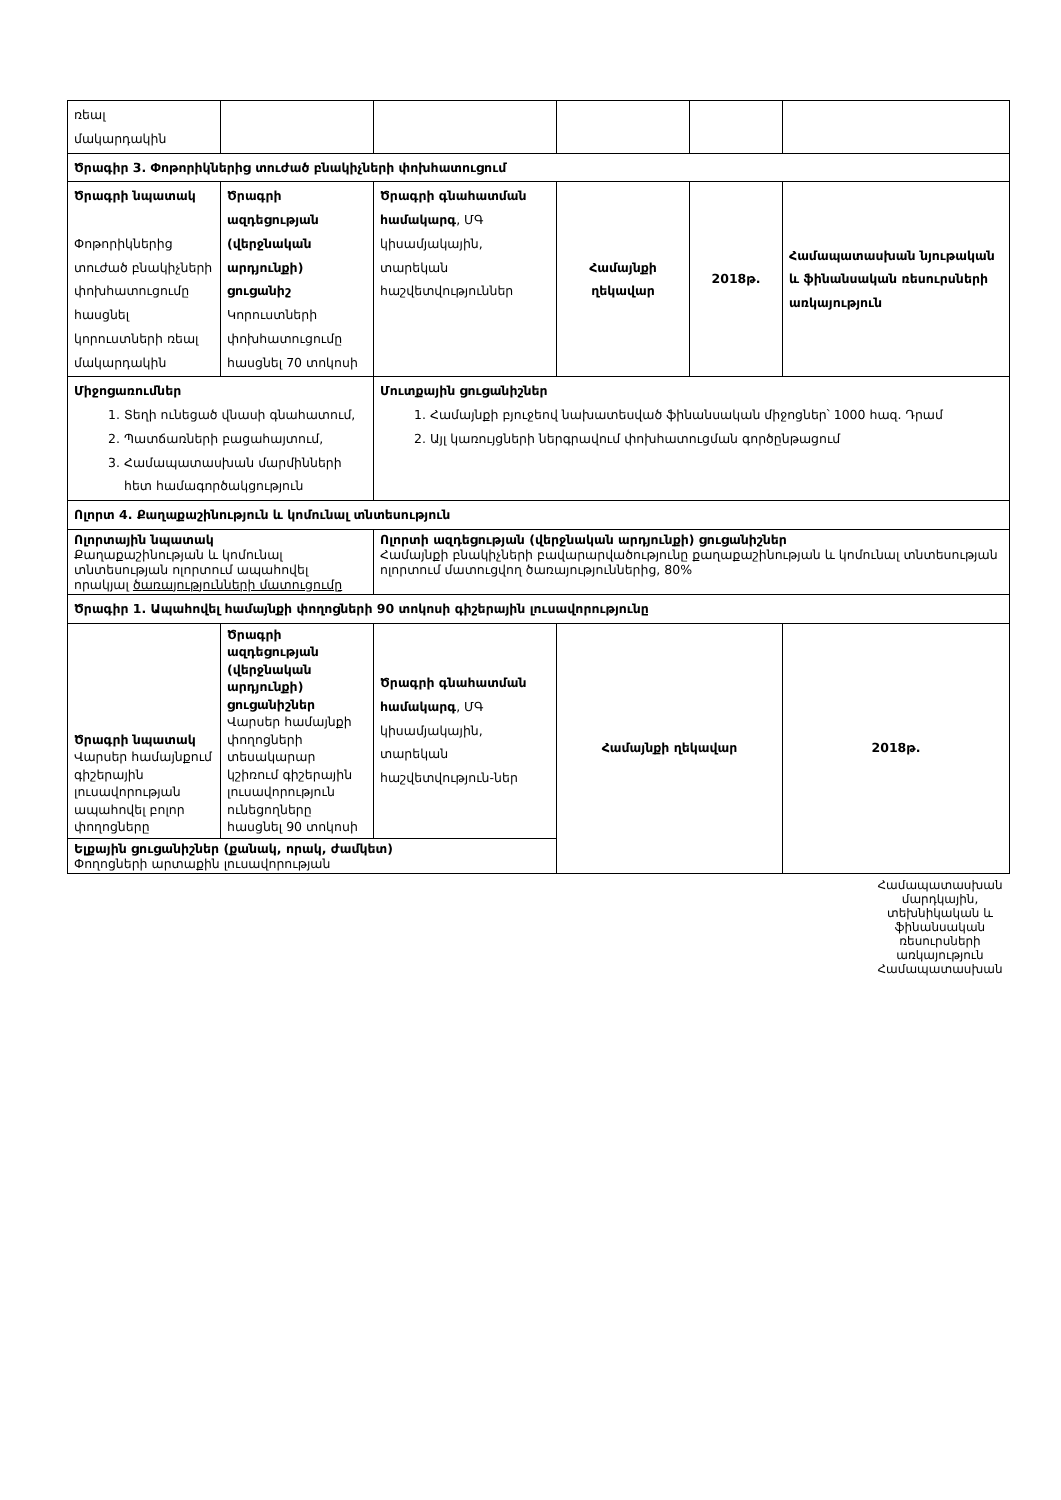| ռեալ մակարդակին | | | | | |
| Ծրագիր 3. Փոթորիկներից տուժած բնակիչների փոխհատուցում | | | | | |
| Ծրագրի նպատակ Փոթորիկներից տուժած բնակիչների փոխհատուցումը հասցնել կորուստների ռեալ մակարդակին | Ծրագրի ազդեցության (վերջնական արդյունքի) ցուցանիշ Կորուստների փոխհատուցումը հասցնել 70 տոկոսի | Ծրագրի գնահատման համակարգ , ՄԳ կիսամյակային, տարեկան հաշվետվություններ | Համայնքի ղեկավար | 2018թ. | Համապատասխան նյութական և ֆինանսական ռեսուրսների առկայություն |
| Միջոցառումներ 1. Տեղի ունեցած վնասի գնահատում, 2. Պատճառների բացահայտում, 3. Համապատասխան մարմինների հետ համագործակցություն | | Մուտքային ցուցանիշներ 1. Համայնքի բյուջեով նախատեսված ֆինանսական միջոցներ՝ 1000 հազ. Դրամ 2. Այլ կառույցների ներգրավում փոխհատուցման գործընթացում | | | |
| Ոլորտ 4. Քաղաքաշինություն և կոմունալ տնտեսություն | | | | | |
| Ոլորտային նպատակ Քաղաքաշինության և կոմունալ տնտեսության ոլորտում ապահովել որակյալ ծառայությունների մատուցումը | | Ոլորտի ազդեցության (վերջնական արդյունքի) ցուցանիշներ Համայնքի բնակիչների բավարարվածությունը քաղաքաշինության և կոմունալ տնտեսության ոլորտում մատուցվող ծառայություններից, 80% | | | |
| Ծրագիր 1. Ապահովել համայնքի փողոցների 90 տոկոսի գիշերային լուսավորությունը | | | | | |
| Ծրագրի նպատակ Վարսեր համայնքում գիշերային լուսավորության ապահովել բոլոր փողոցները | Ծրագրի ազդեցության (վերջնական արդյունքի) ցուցանիշներ Վարսեր համայնքի փողոցների տեսակարար կշիռում գիշերային լուսավորություն ունեցողները հասցնել 90 տոկոսի | Ծրագրի գնահատման համակարգ , ՄԳ կիսամյակային, տարեկան հաշվետվություն-ներ | Համայնքի ղեկավար | | 2018թ. |
| Ելքային ցուցանիշներ (քանակ, որակ, ժամկետ) Փողոցների արտաքին լուսավորության | | | | | |
Համապատասխան մարդկային, տեխնիկական և ֆինանսական ռեսուրսների առկայություն
Համապատասխան